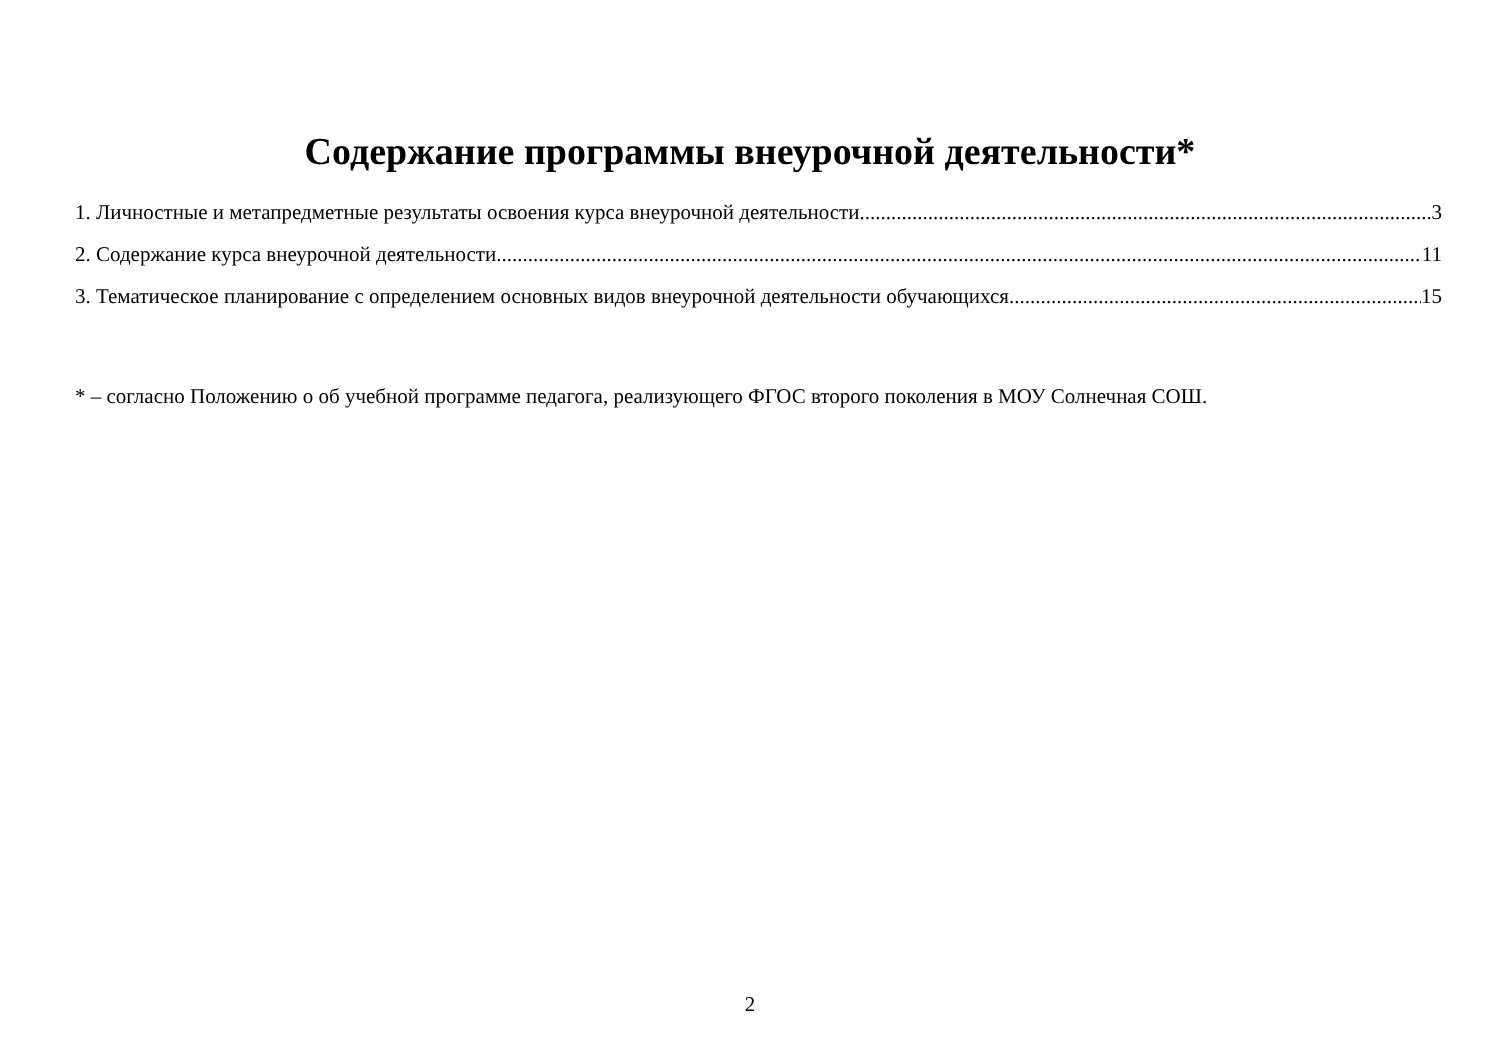Содержание программы внеурочной деятельности*
1. Личностные и метапредметные результаты освоения курса внеурочной деятельности 3
2. Содержание курса внеурочной деятельности 11
3. Тематическое планирование с определением основных видов внеурочной деятельности обучающихся 15
* – согласно Положению о об учебной программе педагога, реализующего ФГОС второго поколения в МОУ Солнечная СОШ.
2